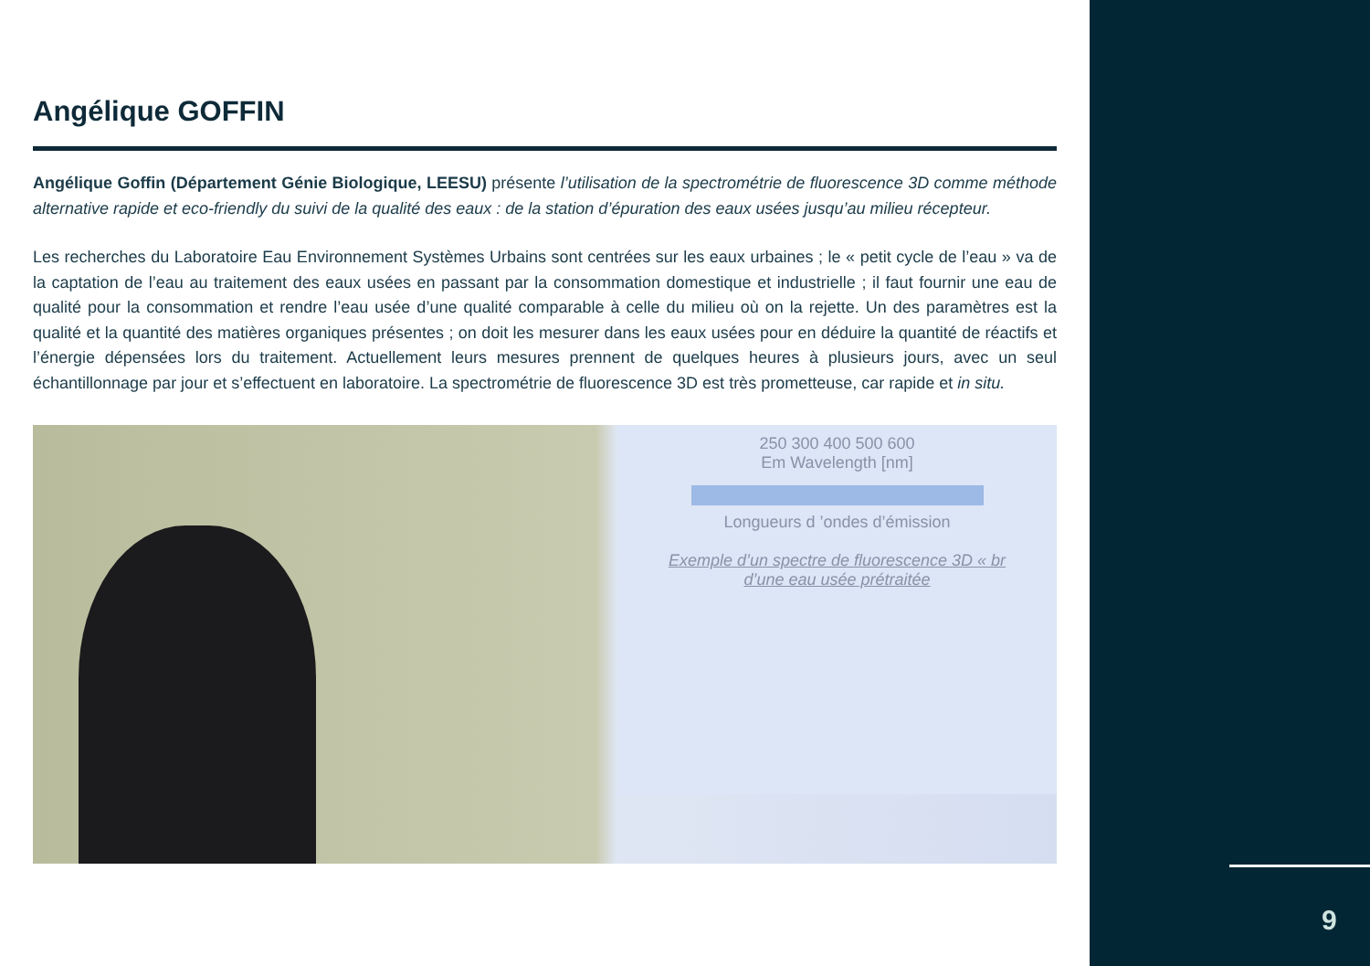Angélique GOFFIN
Angélique Goffin (Département Génie Biologique, LEESU) présente l’utilisation de la spectrométrie de fluorescence 3D comme méthode alternative rapide et eco-friendly du suivi de la qualité des eaux : de la station d’épuration des eaux usées jusqu’au milieu récepteur.
Les recherches du Laboratoire Eau Environnement Systèmes Urbains sont centrées sur les eaux urbaines ; le « petit cycle de l’eau » va de la captation de l’eau au traitement des eaux usées en passant par la consommation domestique et industrielle ; il faut fournir une eau de qualité pour la consommation et rendre l’eau usée d’une qualité comparable à celle du milieu où on la rejette. Un des paramètres est la qualité et la quantité des matières organiques présentes ; on doit les mesurer dans les eaux usées pour en déduire la quantité de réactifs et l’énergie dépensées lors du traitement. Actuellement leurs mesures prennent de quelques heures à plusieurs jours, avec un seul échantillonnage par jour et s’effectuent en laboratoire. La spectrométrie de fluorescence 3D est très prometteuse, car rapide et in situ.
250 300 400 500 600
Em Wavelength [nm]
Longueurs d ’ondes d’émission
Exemple d’un spectre de fluorescence 3D « br
d’une eau usée prétraitée
9